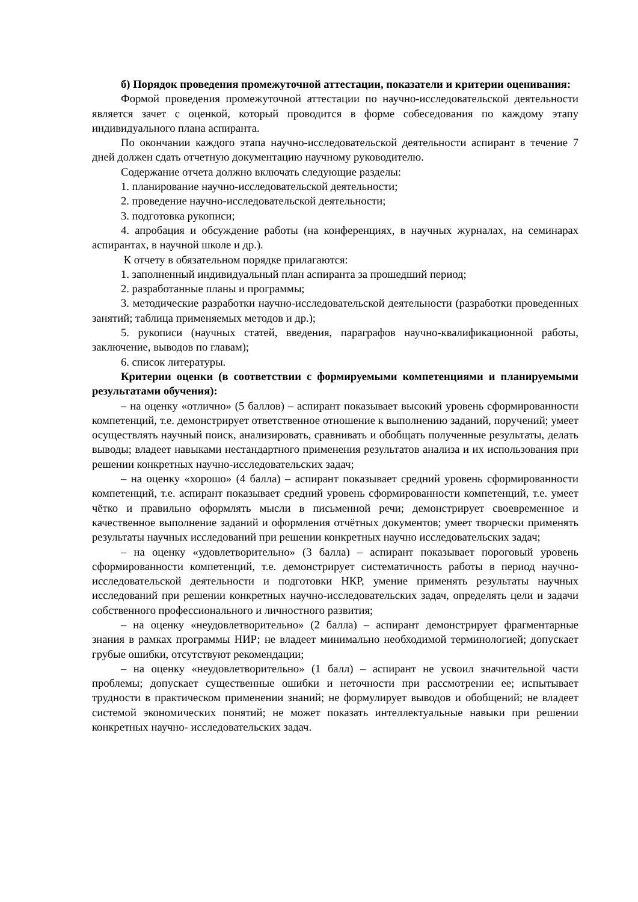б) Порядок проведения промежуточной аттестации, показатели и критерии оценивания:
Формой проведения промежуточной аттестации по научно-исследовательской деятельности является зачет с оценкой, который проводится в форме собеседования по каждому этапу индивидуального плана аспиранта.
По окончании каждого этапа научно-исследовательской деятельности аспирант в течение 7 дней должен сдать отчетную документацию научному руководителю.
Содержание отчета должно включать следующие разделы:
1. планирование научно-исследовательской деятельности;
2. проведение научно-исследовательской деятельности;
3. подготовка рукописи;
4. апробация и обсуждение работы (на конференциях, в научных журналах, на семинарах аспирантах, в научной школе и др.).
К отчету в обязательном порядке прилагаются:
1. заполненный индивидуальный план аспиранта за прошедший период;
2. разработанные планы и программы;
3. методические разработки научно-исследовательской деятельности (разработки проведенных занятий; таблица применяемых методов и др.);
5. рукописи (научных статей, введения, параграфов научно-квалификационной работы, заключение, выводов по главам);
6. список литературы.
Критерии оценки (в соответствии с формируемыми компетенциями и планируемыми результатами обучения):
– на оценку «отлично» (5 баллов) – аспирант показывает высокий уровень сформированности компетенций, т.е. демонстрирует ответственное отношение к выполнению заданий, поручений; умеет осуществлять научный поиск, анализировать, сравнивать и обобщать полученные результаты, делать выводы; владеет навыками нестандартного применения результатов анализа и их использования при решении конкретных научно-исследовательских задач;
– на оценку «хорошо» (4 балла) – аспирант показывает средний уровень сформированности компетенций, т.е. аспирант показывает средний уровень сформированности компетенций, т.е. умеет чётко и правильно оформлять мысли в письменной речи; демонстрирует своевременное и качественное выполнение заданий и оформления отчётных документов; умеет творчески применять результаты научных исследований при решении конкретных научно исследовательских задач;
– на оценку «удовлетворительно» (3 балла) – аспирант показывает пороговый уровень сформированности компетенций, т.е. демонстрирует систематичность работы в период научно-исследовательской деятельности и подготовки НКР, умение применять результаты научных исследований при решении конкретных научно-исследовательских задач, определять цели и задачи собственного профессионального и личностного развития;
– на оценку «неудовлетворительно» (2 балла) – аспирант демонстрирует фрагментарные знания в рамках программы НИР; не владеет минимально необходимой терминологией; допускает грубые ошибки, отсутствуют рекомендации;
– на оценку «неудовлетворительно» (1 балл) – аспирант не усвоил значительной части проблемы; допускает существенные ошибки и неточности при рассмотрении ее; испытывает трудности в практическом применении знаний; не формулирует выводов и обобщений; не владеет системой экономических понятий; не может показать интеллектуальные навыки при решении конкретных научно- исследовательских задач.